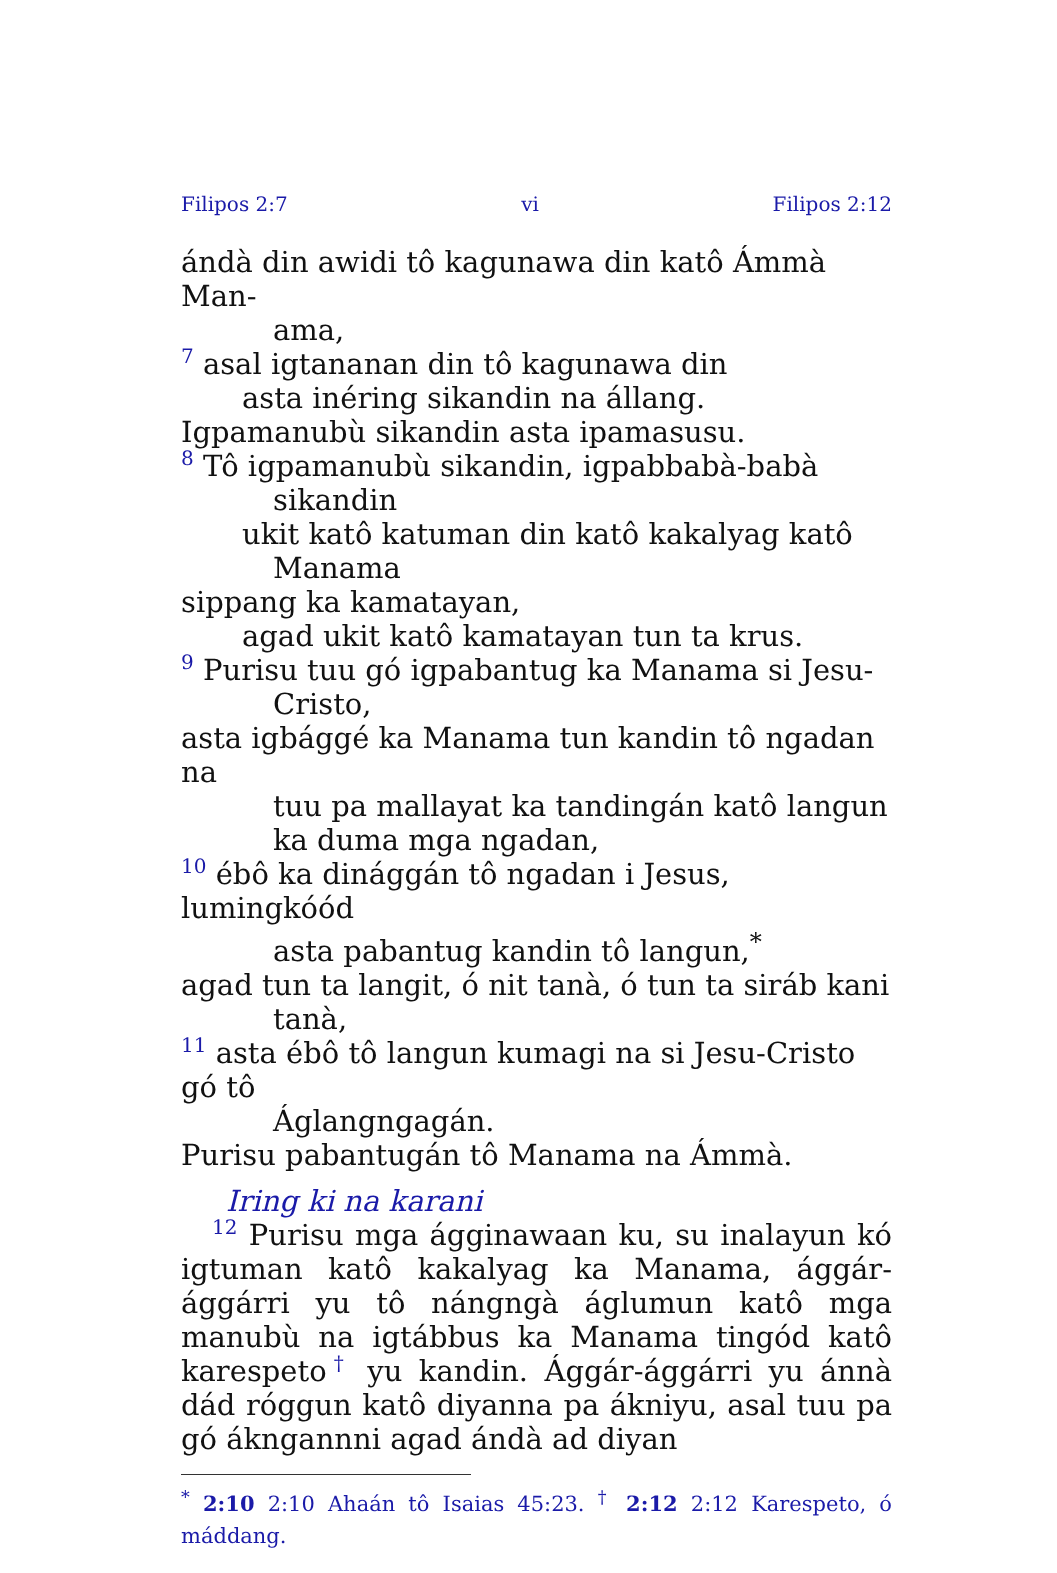Filipos 2:7 vi Filipos 2:12
ándà din awidi tô kagunawa din katô Ámmà Man-
ama,
7 asal igtananan din tô kagunawa din
asta inéring sikandin na állang.
Igpamanubù sikandin asta ipamasusu.
8 Tô igpamanubù sikandin, igpabbabà-babà
sikandin
ukit katô katuman din katô kakalyag katô
Manama
sippang ka kamatayan,
agad ukit katô kamatayan tun ta krus.
9 Purisu tuu gó igpabantug ka Manama si Jesu-
Cristo,
asta igbággé ka Manama tun kandin tô ngadan na
tuu pa mallayat ka tandingán katô langun
ka duma mga ngadan,
10 ébô ka dinággán tô ngadan i Jesus, lumingkóód
asta pabantug kandin tô langun,<sup>*</sup>
agad tun ta langit, ó nit tanà, ó tun ta siráb kani
tanà,
11 asta ébô tô langun kumagi na si Jesu-Cristo gó tô
Áglangngagán.
Purisu pabantugán tô Manama na Ámmà.
Iring ki na karani
12 Purisu mga ágginawaan ku, su inalayun kó igtuman katô kakalyag ka Manama, ággár-ággárri yu tô nángngà áglumun katô mga manubù na igtábbus ka Manama tingód katô karespeto† yu kandin. Ággár-ággárri yu ánnà dád róggun katô diyanna pa ákniyu, asal tuu pa gó ákngannni agad ándà ad diyan
<sup>*</sup> 2:10 2:10 Ahaán tô Isaias 45:23. <sup>†</sup> 2:12 2:12 Karespeto, ó máddang.